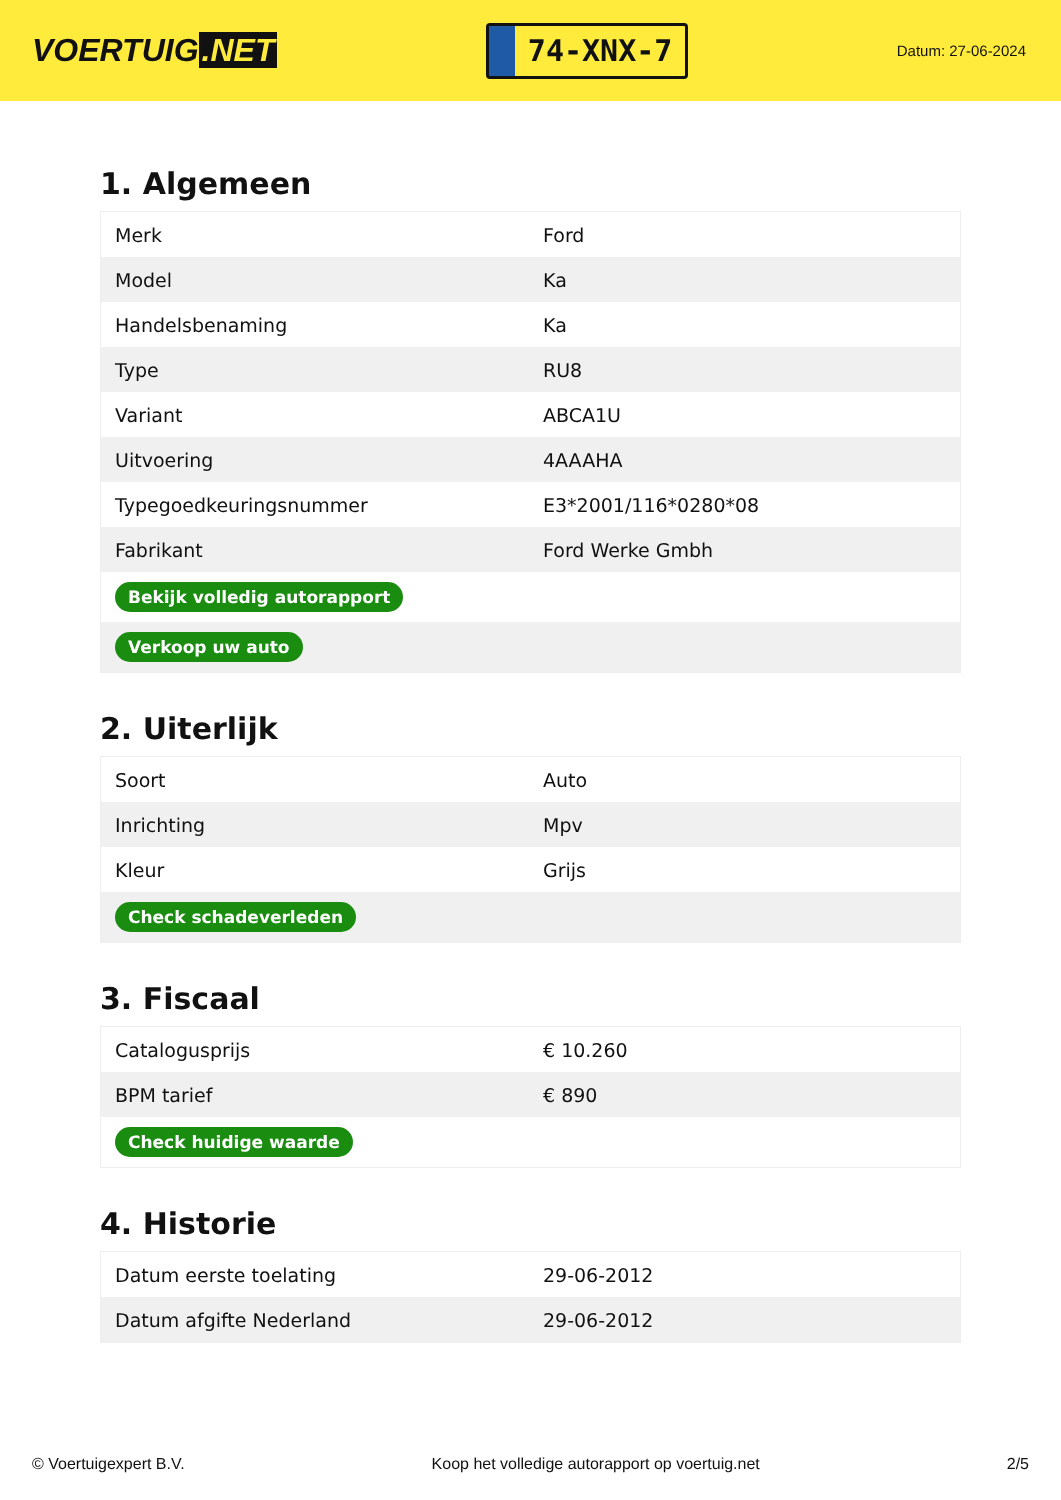VOERTUIG.NET
74-XNX-7
Datum: 27-06-2024
1. Algemeen
| Merk | Ford |
| Model | Ka |
| Handelsbenaming | Ka |
| Type | RU8 |
| Variant | ABCA1U |
| Uitvoering | 4AAAHA |
| Typegoedkeuringsnummer | E3*2001/116*0280*08 |
| Fabrikant | Ford Werke Gmbh |
| Bekijk volledig autorapport | |
| Verkoop uw auto | |
2. Uiterlijk
| Soort | Auto |
| Inrichting | Mpv |
| Kleur | Grijs |
| Check schadeverleden | |
3. Fiscaal
| Catalogusprijs | € 10.260 |
| BPM tarief | € 890 |
| Check huidige waarde | |
4. Historie
| Datum eerste toelating | 29-06-2012 |
| Datum afgifte Nederland | 29-06-2012 |
© Voertuigexpert B.V. Koop het volledige autorapport op voertuig.net 2/5